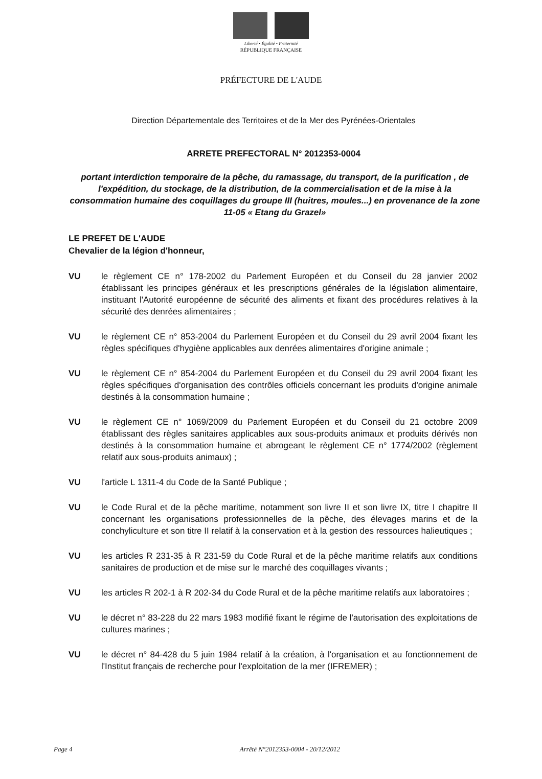Liberté • Égalité • Fraternité
RÉPUBLIQUE FRANÇAISE
PRÉFECTURE DE L'AUDE
Direction Départementale des Territoires et de la Mer des Pyrénées-Orientales
ARRETE PREFECTORAL N° 2012353-0004
portant interdiction temporaire de la pêche, du ramassage, du transport, de la purification , de l'expédition, du stockage, de la distribution, de la commercialisation et de la mise à la consommation humaine des coquillages du groupe III (huitres, moules...) en provenance de la zone 11-05 « Etang du Grazel»
LE PREFET DE L'AUDE
Chevalier de la légion d'honneur,
VU le règlement CE n° 178-2002 du Parlement Européen et du Conseil du 28 janvier 2002 établissant les principes généraux et les prescriptions générales de la législation alimentaire, instituant l'Autorité européenne de sécurité des aliments et fixant des procédures relatives à la sécurité des denrées alimentaires ;
VU le règlement CE n° 853-2004 du Parlement Européen et du Conseil du 29 avril 2004 fixant les règles spécifiques d'hygiène applicables aux denrées alimentaires d'origine animale ;
VU le règlement CE n° 854-2004 du Parlement Européen et du Conseil du 29 avril 2004 fixant les règles spécifiques d'organisation des contrôles officiels concernant les produits d'origine animale destinés à la consommation humaine ;
VU le règlement CE n° 1069/2009 du Parlement Européen et du Conseil du 21 octobre 2009 établissant des règles sanitaires applicables aux sous-produits animaux et produits dérivés non destinés à la consommation humaine et abrogeant le règlement CE n° 1774/2002 (règlement relatif aux sous-produits animaux) ;
VU l'article L 1311-4 du Code de la Santé Publique ;
VU le Code Rural et de la pêche maritime, notamment son livre II et son livre IX, titre I chapitre II concernant les organisations professionnelles de la pêche, des élevages marins et de la conchyliculture et son titre II relatif à la conservation et à la gestion des ressources halieutiques ;
VU les articles R 231-35 à R 231-59 du Code Rural et de la pêche maritime relatifs aux conditions sanitaires de production et de mise sur le marché des coquillages vivants ;
VU les articles R 202-1 à R 202-34 du Code Rural et de la pêche maritime relatifs aux laboratoires ;
VU le décret n° 83-228 du 22 mars 1983 modifié fixant le régime de l'autorisation des exploitations de cultures marines ;
VU le décret n° 84-428 du 5 juin 1984 relatif à la création, à l'organisation et au fonctionnement de l'Institut français de recherche pour l'exploitation de la mer (IFREMER) ;
Page 4 Arrêté N°2012353-0004 - 20/12/2012